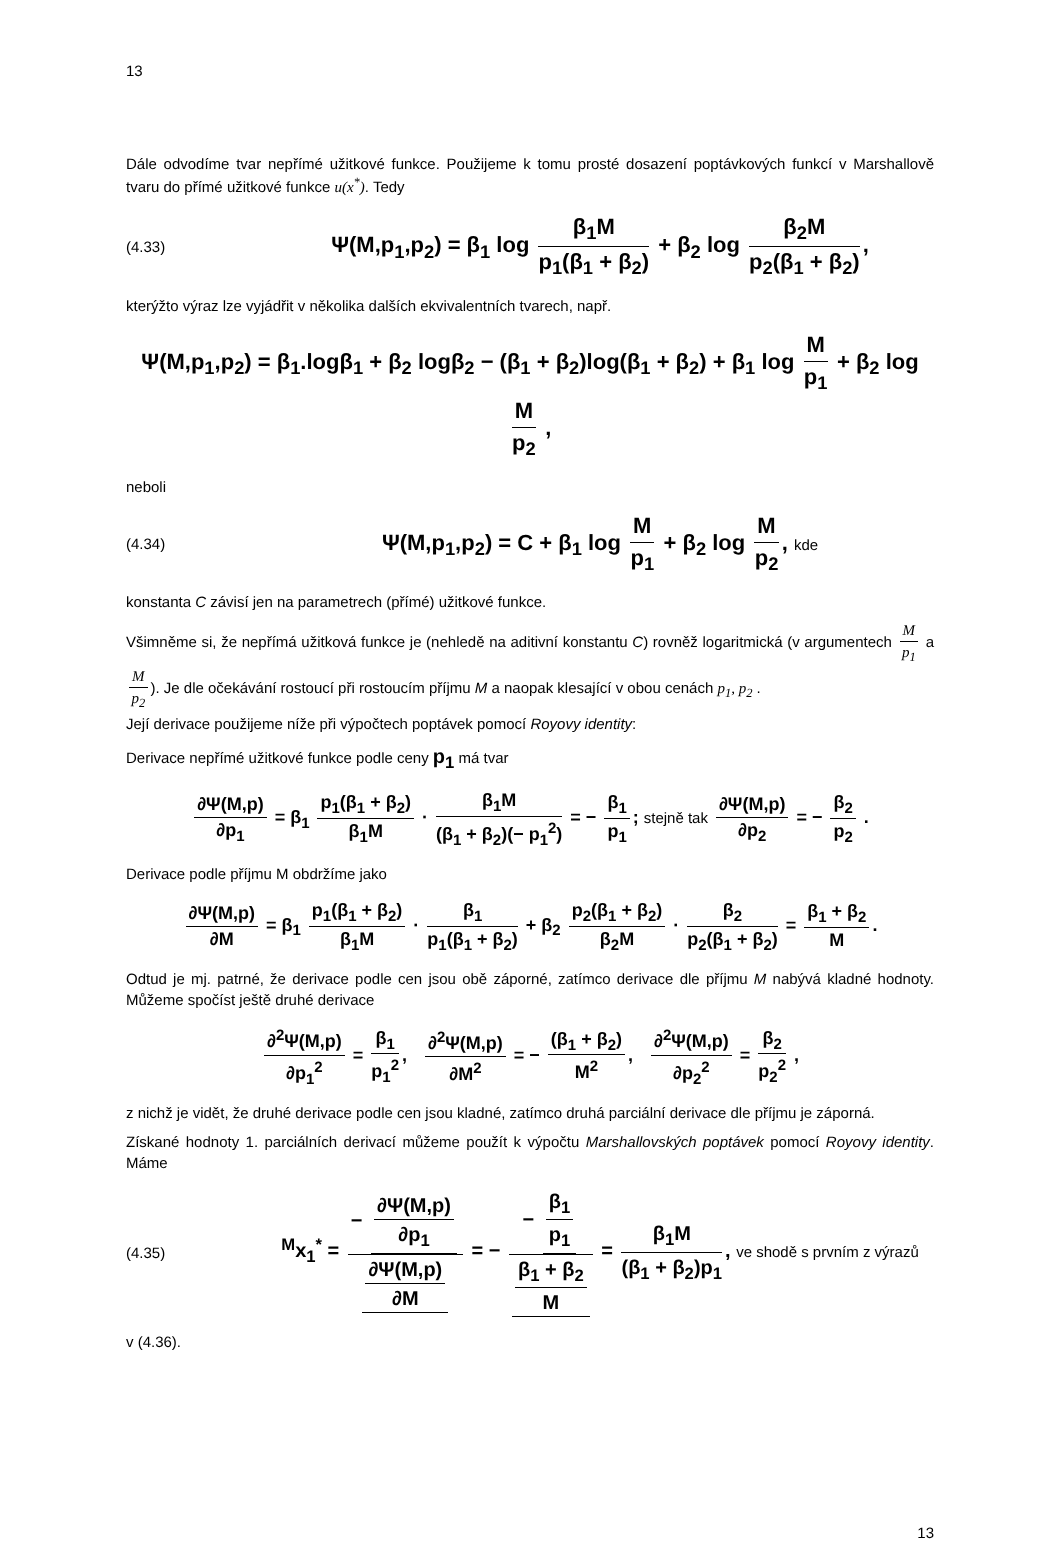13
Dále odvodíme tvar nepřímé užitkové funkce. Použijeme k tomu prosté dosazení poptávkových funkcí v Marshallově tvaru do přímé užitkové funkce u(x<sup>*</sup>). Tedy
(4.33) Ψ(M,p<sub>1</sub>,p<sub>2</sub>) = β<sub>1</sub> log β<sub>1</sub>M p<sub>1</sub>(β<sub>1</sub> + β<sub>2</sub>) + β<sub>2</sub> log β<sub>2</sub>M p<sub>2</sub>(β<sub>1</sub> + β<sub>2</sub>),
kterýžto výraz lze vyjádřit v několika dalších ekvivalentních tvarech, např.
Ψ(M,p<sub>1</sub>,p<sub>2</sub>) = β<sub>1</sub>.logβ<sub>1</sub> + β<sub>2</sub> logβ<sub>2</sub> − (β<sub>1</sub> + β<sub>2</sub>)log(β<sub>1</sub> + β<sub>2</sub>) + β<sub>1</sub> log M p<sub>1</sub> + β<sub>2</sub> log M p<sub>2</sub> ,
neboli
(4.34) Ψ(M,p<sub>1</sub>,p<sub>2</sub>) = C + β<sub>1</sub> log M p<sub>1</sub> + β<sub>2</sub> log M p<sub>2</sub>, kde
konstanta C závisí jen na parametrech (přímé) užitkové funkce.
Všimněme si, že nepřímá užitková funkce je (nehledě na aditivní konstantu C) rovněž logaritmická (v argumentech M p<sub>1</sub> a M p<sub>2</sub>). Je dle očekávání rostoucí při rostoucím příjmu M a naopak klesající v obou cenách p<sub>1</sub>, p<sub>2</sub> .
Její derivace použijeme níže při výpočtech poptávek pomocí Royovy identity:
Derivace nepřímé užitkové funkce podle ceny p<sub>1</sub> má tvar
∂Ψ(M,p) ∂p<sub>1</sub> = β<sub>1</sub> p<sub>1</sub>(β<sub>1</sub> + β<sub>2</sub>) β<sub>1</sub>M · β<sub>1</sub>M (β<sub>1</sub> + β<sub>2</sub>)(− p<sub>1</sub><sup>2</sup>) = − β<sub>1</sub> p<sub>1</sub>; stejně tak ∂Ψ(M,p) ∂p<sub>2</sub> = − β<sub>2</sub> p<sub>2</sub> .
Derivace podle příjmu M obdržíme jako
∂Ψ(M,p) ∂M = β<sub>1</sub> p<sub>1</sub>(β<sub>1</sub> + β<sub>2</sub>) β<sub>1</sub>M · β<sub>1</sub> p<sub>1</sub>(β<sub>1</sub> + β<sub>2</sub>) + β<sub>2</sub> p<sub>2</sub>(β<sub>1</sub> + β<sub>2</sub>) β<sub>2</sub>M · β<sub>2</sub> p<sub>2</sub>(β<sub>1</sub> + β<sub>2</sub>) = β<sub>1</sub> + β<sub>2</sub> M.
Odtud je mj. patrné, že derivace podle cen jsou obě záporné, zatímco derivace dle příjmu M nabývá kladné hodnoty. Můžeme spočíst ještě druhé derivace
∂<sup>2</sup>Ψ(M,p) ∂p<sub>1</sub><sup>2</sup> = β<sub>1</sub> p<sub>1</sub><sup>2</sup>, ∂<sup>2</sup>Ψ(M,p) ∂M<sup>2</sup> = − (β<sub>1</sub> + β<sub>2</sub>) M<sup>2</sup>, ∂<sup>2</sup>Ψ(M,p) ∂p<sub>2</sub><sup>2</sup> = β<sub>2</sub> p<sub>2</sub><sup>2</sup> ,
z nichž je vidět, že druhé derivace podle cen jsou kladné, zatímco druhá parciální derivace dle příjmu je záporná.
Získané hodnoty 1. parciálních derivací můžeme použít k výpočtu Marshallovských poptávek pomocí Royovy identity. Máme
(4.35) <sup>M</sup>x<sub>1</sub><sup>*</sup> = − ∂Ψ(M,p) ∂p<sub>1</sub> ∂Ψ(M,p) ∂M = − − β<sub>1</sub> p<sub>1</sub> β<sub>1</sub> + β<sub>2</sub> M = β<sub>1</sub>M (β<sub>1</sub> + β<sub>2</sub>)p<sub>1</sub>, ve shodě s prvním z výrazů
v (4.36).
13